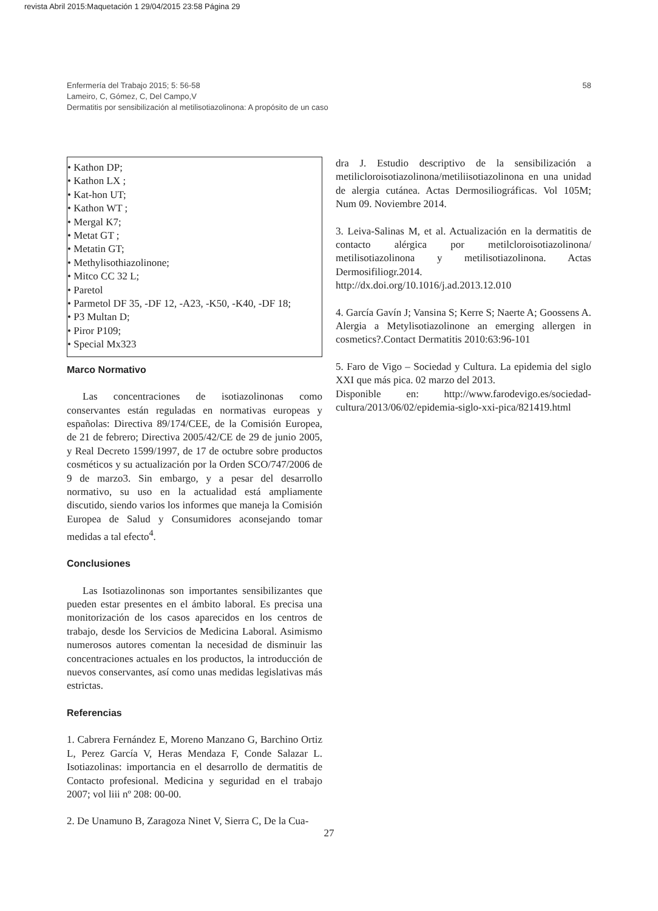revista Abril 2015:Maquetación 1 29/04/2015 23:58 Página 29
58 Enfermería del Trabajo 2015; 5: 56-58
Lameiro, C, Gómez, C, Del Campo,V
Dermatitis por sensibilización al metilisotiazolinona: A propósito de un caso
• Kathon DP;
• Kathon LX ;
• Kat-hon UT;
• Kathon WT ;
• Mergal K7;
• Metat GT ;
• Metatin GT;
• Methylisothiazolinone;
• Mitco CC 32 L;
• Paretol
• Parmetol DF 35, -DF 12, -A23, -K50, -K40, -DF 18;
• P3 Multan D;
• Piror P109;
• Special Mx323
Marco Normativo
Las concentraciones de isotiazolinonas como conservantes están reguladas en normativas europeas y españolas: Directiva 89/174/CEE, de la Comisión Europea, de 21 de febrero; Directiva 2005/42/CE de 29 de junio 2005, y Real Decreto 1599/1997, de 17 de octubre sobre productos cosméticos y su actualización por la Orden SCO/747/2006 de 9 de marzo3. Sin embargo, y a pesar del desarrollo normativo, su uso en la actualidad está ampliamente discutido, siendo varios los informes que maneja la Comisión Europea de Salud y Consumidores aconsejando tomar medidas a tal efecto<sup>4</sup>.
Conclusiones
Las Isotiazolinonas son importantes sensibilizantes que pueden estar presentes en el ámbito laboral. Es precisa una monitorización de los casos aparecidos en los centros de trabajo, desde los Servicios de Medicina Laboral. Asimismo numerosos autores comentan la necesidad de disminuir las concentraciones actuales en los productos, la introducción de nuevos conservantes, así como unas medidas legislativas más estrictas.
Referencias
1. Cabrera Fernández E, Moreno Manzano G, Barchino Ortiz L, Perez García V, Heras Mendaza F, Conde Salazar L. Isotiazolinas: importancia en el desarrollo de dermatitis de Contacto profesional. Medicina y seguridad en el trabajo 2007; vol liii nº 208: 00-00.
2. De Unamuno B, Zaragoza Ninet V, Sierra C, De la Cua-
dra J. Estudio descriptivo de la sensibilización a metilicloroisotiazolinona/metiliisotiazolinona en una unidad de alergia cutánea. Actas Dermosiliográficas. Vol 105M; Num 09. Noviembre 2014.
3. Leiva-Salinas M, et al. Actualización en la dermatitis de contacto alérgica por metilcloroisotiazolinona/ metilisotiazolinona y metilisotiazolinona. Actas Dermosifiliogr.2014. http://dx.doi.org/10.1016/j.ad.2013.12.010
4. García Gavín J; Vansina S; Kerre S; Naerte A; Goossens A. Alergia a Metylisotiazolinone an emerging allergen in cosmetics?.Contact Dermatitis 2010:63:96-101
5. Faro de Vigo – Sociedad y Cultura. La epidemia del siglo XXI que más pica. 02 marzo del 2013.
Disponible en: http://www.farodevigo.es/sociedad-cultura/2013/06/02/epidemia-siglo-xxi-pica/821419.html
27